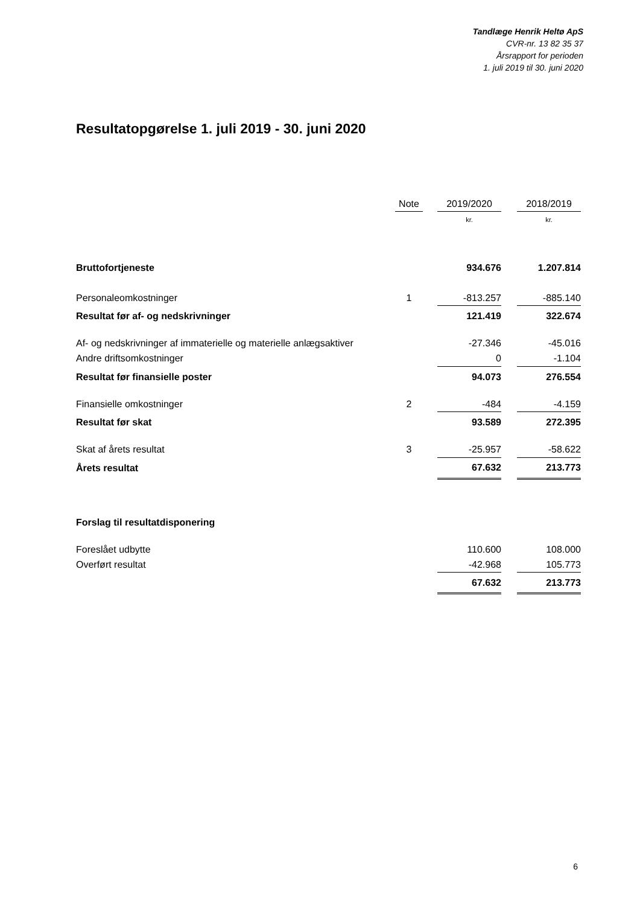Tandlæge Henrik Heltø ApS
CVR-nr. 13 82 35 37
Årsrapport for perioden
1. juli 2019 til 30. juni 2020
Resultatopgørelse 1. juli 2019 - 30. juni 2020
| | Note | | 2019/2020 | | 2018/2019 |
| --- | --- | --- | --- | --- | --- |
| | | | kr. | | kr. |
| Bruttofortjeneste | | | 934.676 | | 1.207.814 |
| Personaleomkostninger | 1 | | -813.257 | | -885.140 |
| Resultat før af- og nedskrivninger | | | 121.419 | | 322.674 |
| Af- og nedskrivninger af immaterielle og materielle anlægsaktiver | | | -27.346 | | -45.016 |
| Andre driftsomkostninger | | | 0 | | -1.104 |
| Resultat før finansielle poster | | | 94.073 | | 276.554 |
| Finansielle omkostninger | 2 | | -484 | | -4.159 |
| Resultat før skat | | | 93.589 | | 272.395 |
| Skat af årets resultat | 3 | | -25.957 | | -58.622 |
| Årets resultat | | | 67.632 | | 213.773 |
| Forslag til resultatdisponering | | | | | |
| Foreslået udbytte | | | 110.600 | | 108.000 |
| Overført resultat | | | -42.968 | | 105.773 |
| | | | 67.632 | | 213.773 |
6